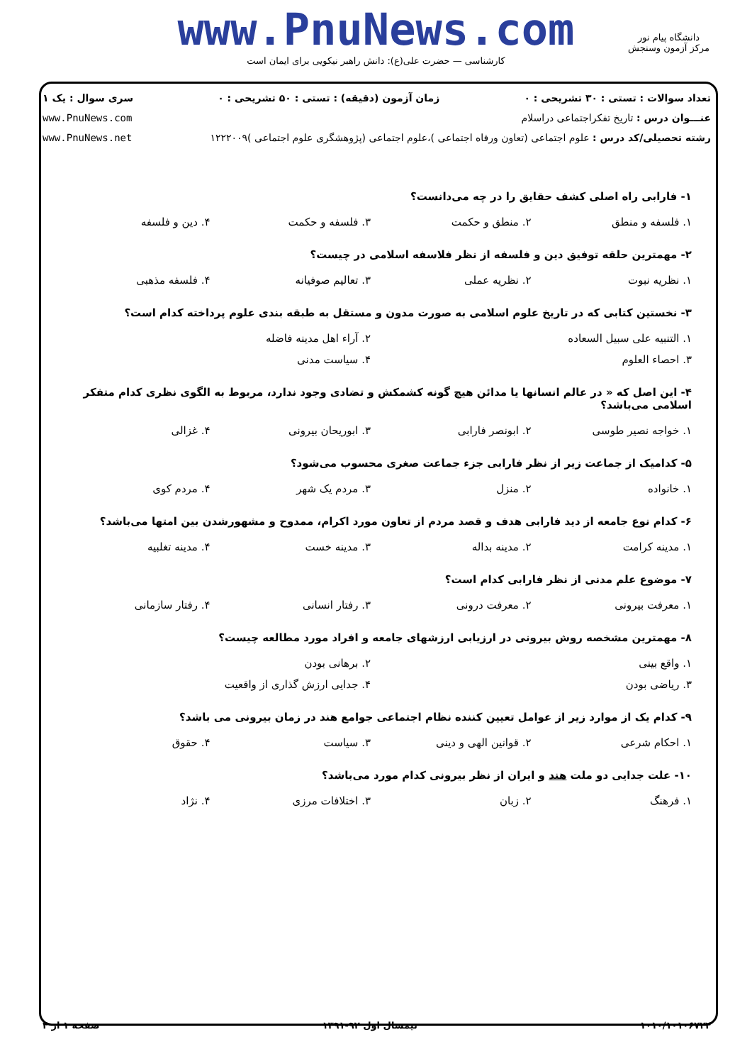www.PnuNews.com
کارشناسی — حضرت علی(ع): دانش راهبر نیکویی برای ایمان است
دانشگاه پیام نور
مرکز آزمون وسنجش
تعداد سوالات : تستی : ۳۰ تشریحی : ۰ زمان آزمون (دقیقه) : تستی : ۵۰ تشریحی : ۰ سری سوال : یک ۱
عنـــوان درس : تاریخ تفکراجتماعی دراسلام www.PnuNews.com
رشته تحصیلی/کد درس : علوم اجتماعی (تعاون ورفاه اجتماعی )،علوم اجتماعی (پژوهشگری علوم اجتماعی )۱۲۲۲۰۰۹ www.PnuNews.net
۱- فارابی راه اصلی کشف حقایق را در چه می‌دانست؟
۱. فلسفه و منطق ۲. منطق و حکمت ۳. فلسفه و حکمت ۴. دین و فلسفه
۲- مهمترین حلقه توفیق دین و فلسفه از نظر فلاسفه اسلامی در چیست؟
۱. نظریه نبوت ۲. نظریه عملی ۳. تعالیم صوفیانه ۴. فلسفه مذهبی
۳- نخستین کتابی که در تاریخ علوم اسلامی به صورت مدون و مستقل به طبقه بندی علوم پرداخته کدام است؟
۱. التنبیه علی سبیل السعاده ۲. آراء اهل مدینه فاضله
۳. احصاء العلوم ۴. سیاست مدنی
۴- این اصل که « در عالم انسانها یا مدائن هیچ گونه کشمکش و تضادی وجود ندارد، مربوط به الگوی نظری کدام متفکر اسلامی می‌باشد؟
۱. خواجه نصیر طوسی ۲. ابونصر فارابی ۳. ابوریحان بیرونی ۴. غزالی
۵- کدامیک از جماعت زیر از نظر فارابی جزء جماعت صغری محسوب می‌شود؟
۱. خانواده ۲. منزل ۳. مردم یک شهر ۴. مردم کوی
۶- کدام نوع جامعه از دید فارابی هدف و قصد مردم از تعاون مورد اکرام، ممدوح و مشهورشدن بین امتها می‌باشد؟
۱. مدینه کرامت ۲. مدینه بداله ۳. مدینه خست ۴. مدینه تغلبیه
۷- موضوع علم مدنی از نظر فارابی کدام است؟
۱. معرفت بیرونی ۲. معرفت درونی ۳. رفتار انسانی ۴. رفتار سازمانی
۸- مهمترین مشخصه روش بیرونی در ارزیابی ارزشهای جامعه و افراد مورد مطالعه چیست؟
۱. واقع بینی ۲. برهانی بودن
۳. ریاضی بودن ۴. جدایی ارزش گذاری از واقعیت
۹- کدام یک از موارد زیر از عوامل تعیین کننده نظام اجتماعی جوامع هند در زمان بیرونی می باشد؟
۱. احکام شرعی ۲. قوانین الهی و دینی ۳. سیاست ۴. حقوق
۱۰- علت جدایی دو ملت هند و ایران از نظر بیرونی کدام مورد می‌باشد؟
۱. فرهنگ ۲. زبان ۳. اختلافات مرزی ۴. نژاد
۱۰۱۰/۱۰۱۰۶۷۲۴ نیمسال اول ۹۲-۱۳۹۱ صفحه ۱ از ۴